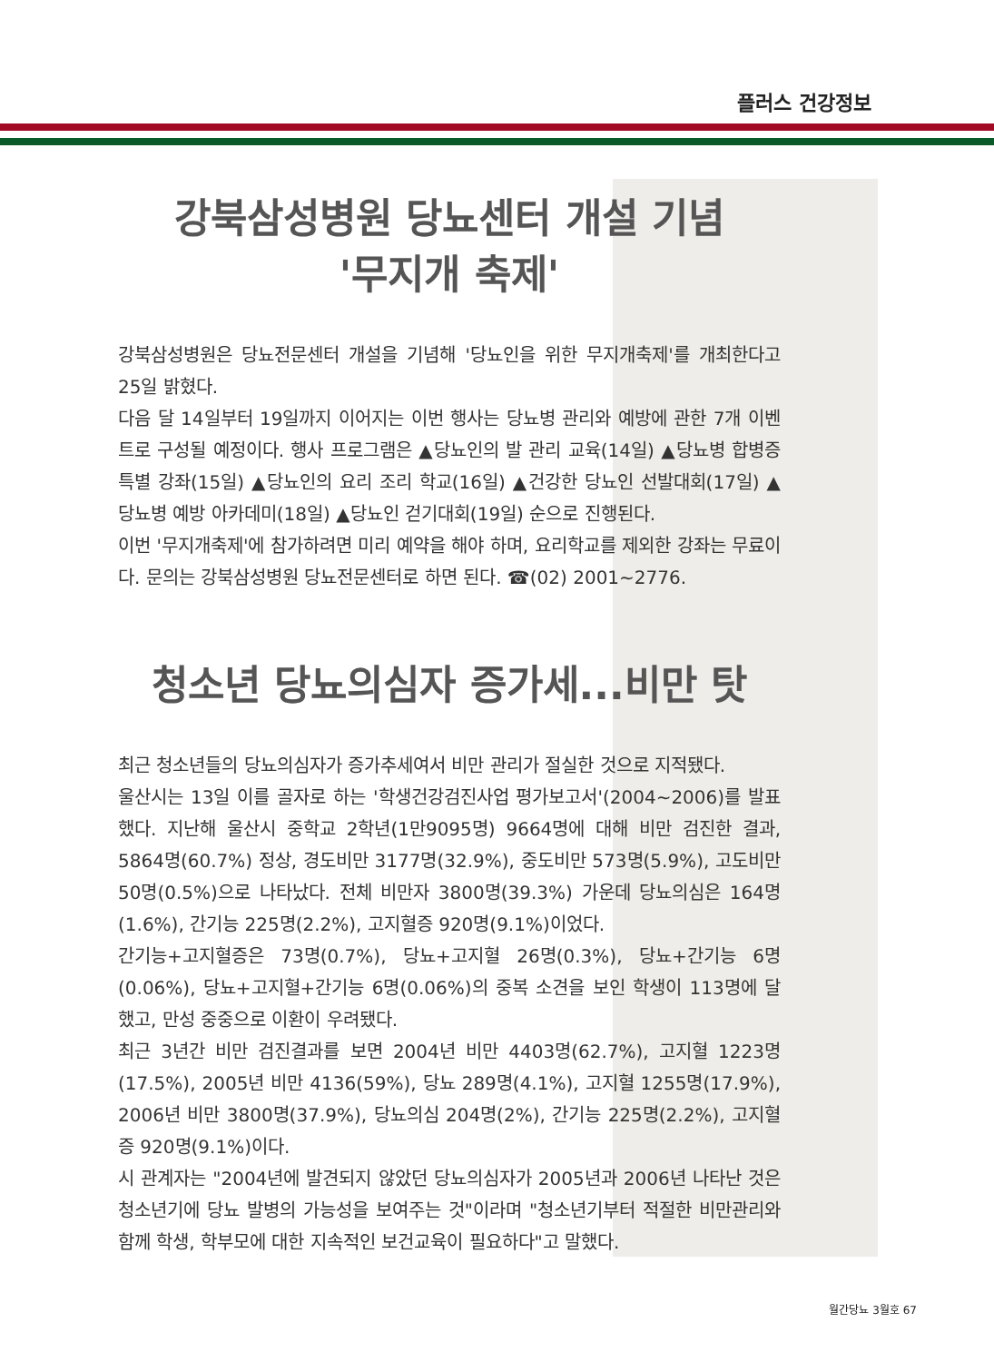플러스 건강정보
강북삼성병원 당뇨센터 개설 기념
'무지개 축제'
강북삼성병원은 당뇨전문센터 개설을 기념해 '당뇨인을 위한 무지개축제'를 개최한다고 25일 밝혔다.
다음 달 14일부터 19일까지 이어지는 이번 행사는 당뇨병 관리와 예방에 관한 7개 이벤트로 구성될 예정이다. 행사 프로그램은 ▲당뇨인의 발 관리 교육(14일) ▲당뇨병 합병증 특별 강좌(15일) ▲당뇨인의 요리 조리 학교(16일) ▲건강한 당뇨인 선발대회(17일) ▲당뇨병 예방 아카데미(18일) ▲당뇨인 걷기대회(19일) 순으로 진행된다.
이번 '무지개축제'에 참가하려면 미리 예약을 해야 하며, 요리학교를 제외한 강좌는 무료이다. 문의는 강북삼성병원 당뇨전문센터로 하면 된다. ☎(02) 2001~2776.
청소년 당뇨의심자 증가세...비만 탓
최근 청소년들의 당뇨의심자가 증가추세여서 비만 관리가 절실한 것으로 지적됐다.
울산시는 13일 이를 골자로 하는 '학생건강검진사업 평가보고서'(2004~2006)를 발표했다. 지난해 울산시 중학교 2학년(1만9095명) 9664명에 대해 비만 검진한 결과, 5864명(60.7%) 정상, 경도비만 3177명(32.9%), 중도비만 573명(5.9%), 고도비만 50명(0.5%)으로 나타났다. 전체 비만자 3800명(39.3%) 가운데 당뇨의심은 164명(1.6%), 간기능 225명(2.2%), 고지혈증 920명(9.1%)이었다.
간기능+고지혈증은 73명(0.7%), 당뇨+고지혈 26명(0.3%), 당뇨+간기능 6명(0.06%), 당뇨+고지혈+간기능 6명(0.06%)의 중복 소견을 보인 학생이 113명에 달했고, 만성 중중으로 이환이 우려됐다.
최근 3년간 비만 검진결과를 보면 2004년 비만 4403명(62.7%), 고지혈 1223명(17.5%), 2005년 비만 4136(59%), 당뇨 289명(4.1%), 고지혈 1255명(17.9%), 2006년 비만 3800명(37.9%), 당뇨의심 204명(2%), 간기능 225명(2.2%), 고지혈증 920명(9.1%)이다.
시 관계자는 "2004년에 발견되지 않았던 당뇨의심자가 2005년과 2006년 나타난 것은 청소년기에 당뇨 발병의 가능성을 보여주는 것"이라며 "청소년기부터 적절한 비만관리와 함께 학생, 학부모에 대한 지속적인 보건교육이 필요하다"고 말했다.
월간당뇨 3월호 67